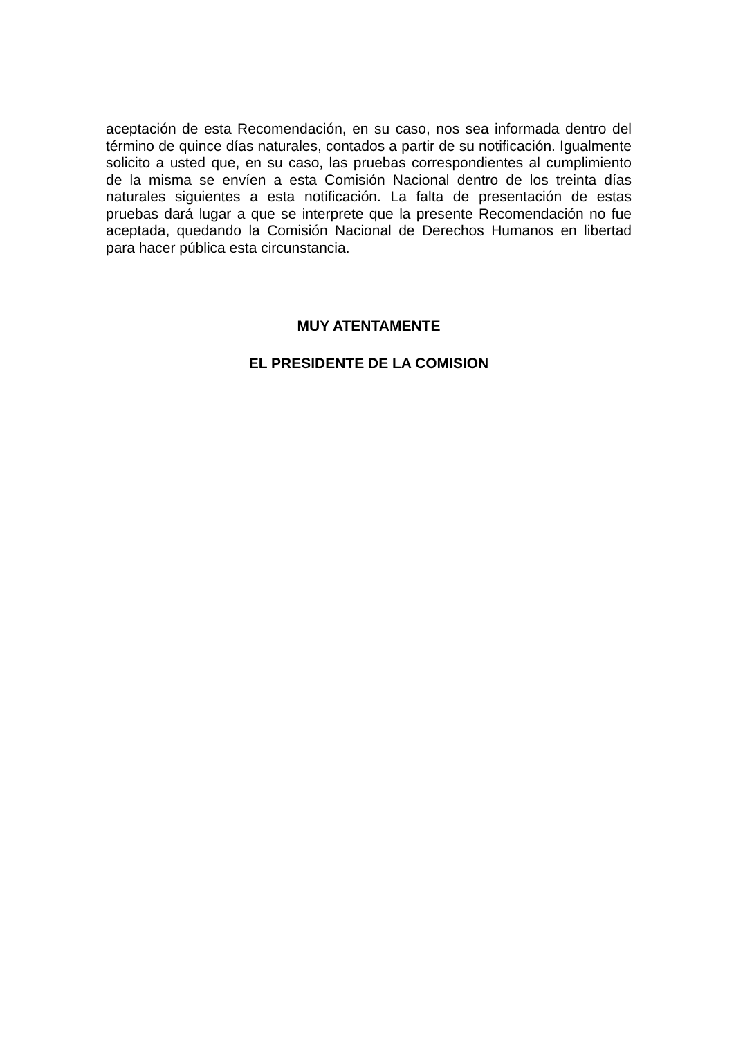aceptación de esta Recomendación, en su caso, nos sea informada dentro del término de quince días naturales, contados a partir de su notificación. Igualmente solicito a usted que, en su caso, las pruebas correspondientes al cumplimiento de la misma se envíen a esta Comisión Nacional dentro de los treinta días naturales siguientes a esta notificación. La falta de presentación de estas pruebas dará lugar a que se interprete que la presente Recomendación no fue aceptada, quedando la Comisión Nacional de Derechos Humanos en libertad para hacer pública esta circunstancia.
MUY ATENTAMENTE
EL PRESIDENTE DE LA COMISION